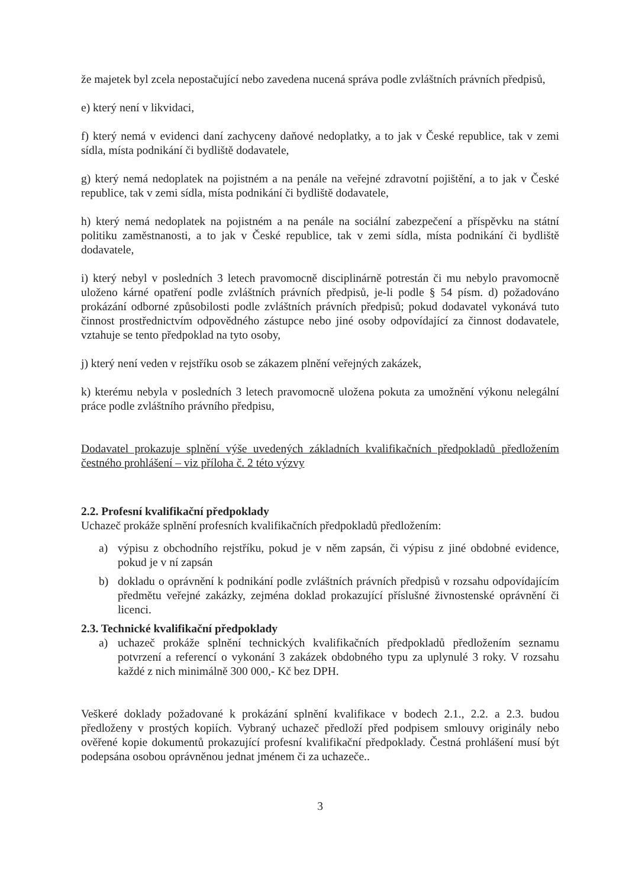že majetek byl zcela nepostačující nebo zavedena nucená správa podle zvláštních právních předpisů,
e) který není v likvidaci,
f) který nemá v evidenci daní zachyceny daňové nedoplatky, a to jak v České republice, tak v zemi sídla, místa podnikání či bydliště dodavatele,
g) který nemá nedoplatek na pojistném a na penále na veřejné zdravotní pojištění, a to jak v České republice, tak v zemi sídla, místa podnikání či bydliště dodavatele,
h) který nemá nedoplatek na pojistném a na penále na sociální zabezpečení a příspěvku na státní politiku zaměstnanosti, a to jak v České republice, tak v zemi sídla, místa podnikání či bydliště dodavatele,
i) který nebyl v posledních 3 letech pravomocně disciplinárně potrestán či mu nebylo pravomocně uloženo kárné opatření podle zvláštních právních předpisů, je-li podle § 54 písm. d) požadováno prokázání odborné způsobilosti podle zvláštních právních předpisů; pokud dodavatel vykonává tuto činnost prostřednictvím odpovědného zástupce nebo jiné osoby odpovídající za činnost dodavatele, vztahuje se tento předpoklad na tyto osoby,
j) který není veden v rejstříku osob se zákazem plnění veřejných zakázek,
k) kterému nebyla v posledních 3 letech pravomocně uložena pokuta za umožnění výkonu nelegální práce podle zvláštního právního předpisu,
Dodavatel prokazuje splnění výše uvedených základních kvalifikačních předpokladů předložením čestného prohlášení – viz příloha č. 2 této výzvy
2.2. Profesní kvalifikační předpoklady
Uchazeč prokáže splnění profesních kvalifikačních předpokladů předložením:
a) výpisu z obchodního rejstříku, pokud je v něm zapsán, či výpisu z jiné obdobné evidence, pokud je v ní zapsán
b) dokladu o oprávnění k podnikání podle zvláštních právních předpisů v rozsahu odpovídajícím předmětu veřejné zakázky, zejména doklad prokazující příslušné živnostenské oprávnění či licenci.
2.3. Technické kvalifikační předpoklady
a) uchazeč prokáže splnění technických kvalifikačních předpokladů předložením seznamu potvrzení a referencí o vykonání 3 zakázek obdobného typu za uplynulé 3 roky. V rozsahu každé z nich minimálně 300 000,- Kč bez DPH.
Veškeré doklady požadované k prokázání splnění kvalifikace v bodech 2.1., 2.2. a 2.3. budou předloženy v prostých kopiích. Vybraný uchazeč předloží před podpisem smlouvy originály nebo ověřené kopie dokumentů prokazující profesní kvalifikační předpoklady. Čestná prohlášení musí být podepsána osobou oprávněnou jednat jménem či za uchazeče..
3